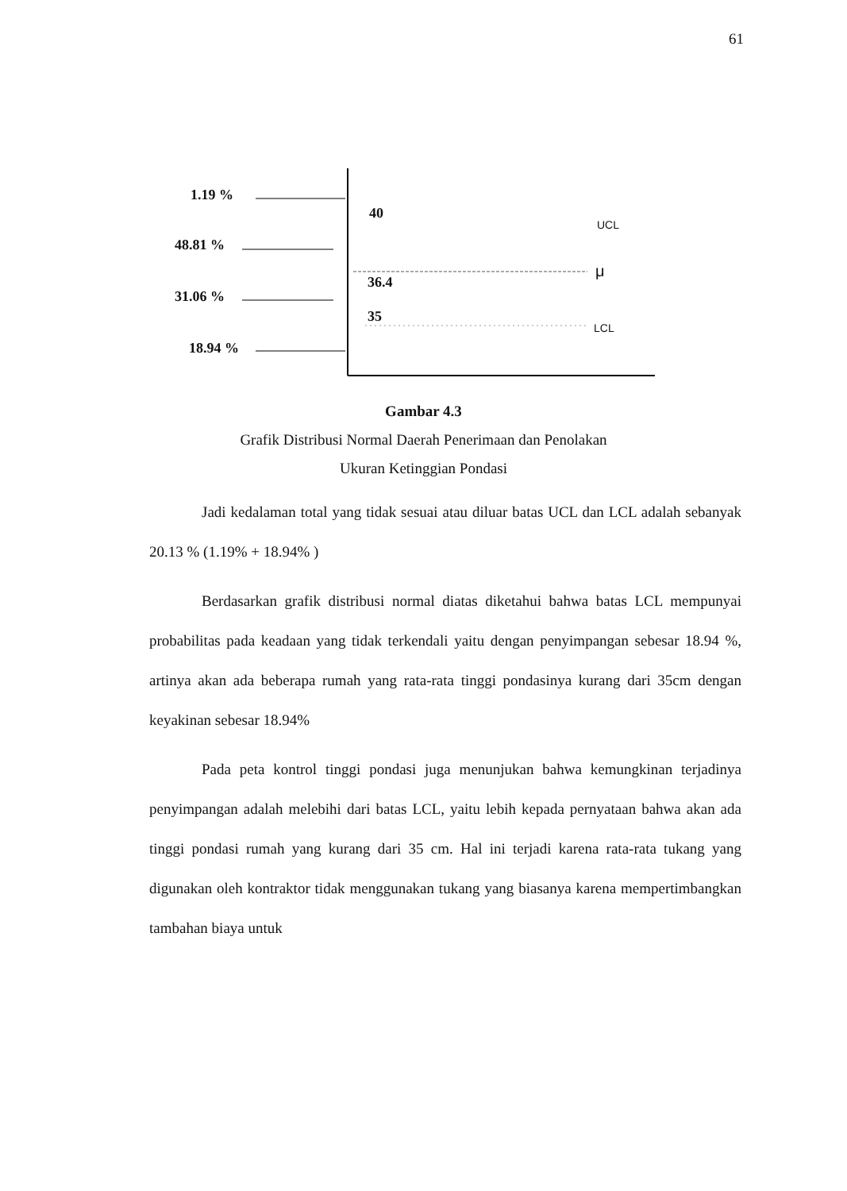61
1.19 %
48.81 %
31.06 %
18.94 %
40
36.4
35
UCL
μ
LCL
Gambar 4.3
Grafik Distribusi Normal Daerah Penerimaan dan Penolakan
Ukuran Ketinggian Pondasi
Jadi kedalaman total yang tidak sesuai atau diluar batas UCL dan LCL adalah sebanyak 20.13 % (1.19% + 18.94% )
Berdasarkan grafik distribusi normal diatas diketahui bahwa batas LCL mempunyai probabilitas pada keadaan yang tidak terkendali yaitu dengan penyimpangan sebesar 18.94 %, artinya akan ada beberapa rumah yang rata-rata tinggi pondasinya kurang dari 35cm dengan keyakinan sebesar 18.94%
Pada peta kontrol tinggi pondasi juga menunjukan bahwa kemungkinan terjadinya penyimpangan adalah melebihi dari batas LCL, yaitu lebih kepada pernyataan bahwa akan ada tinggi pondasi rumah yang kurang dari 35 cm. Hal ini terjadi karena rata-rata tukang yang digunakan oleh kontraktor tidak menggunakan tukang yang biasanya karena mempertimbangkan tambahan biaya untuk